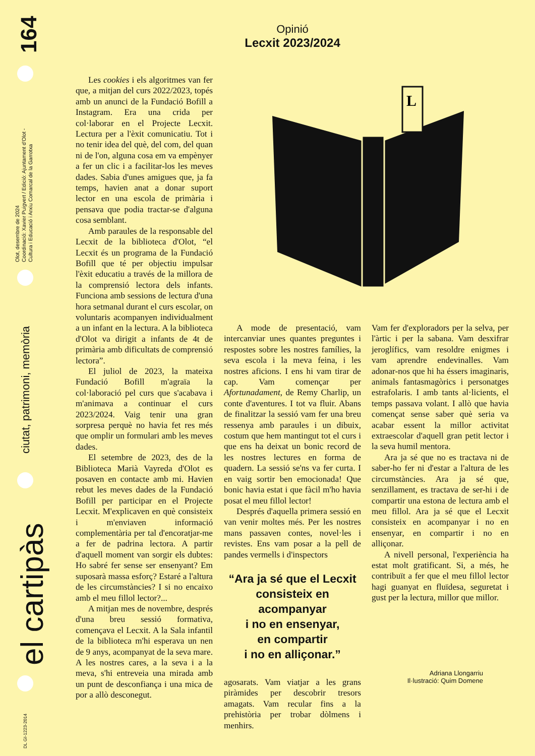164
Olot, desembre de 2024
Coordinació: Xavier Puigvert / Edició: Ajuntament d'Olot -
Cultura i Educació i Arxiu Comarcal de la Garrotxa
ciutat, patrimoni, memòria
el cartipàs
DL GI-1223-2014
Opinió
Lecxit 2023/2024
L
Les cookies i els algoritmes van fer que, a mitjan del curs 2022/2023, topés amb un anunci de la Fundació Bofill a Instagram. Era una crida per col·laborar en el Projecte Lecxit. Lectura per a l'èxit comunicatiu. Tot i no tenir idea del què, del com, del quan ni de l'on, alguna cosa em va empènyer a fer un clic i a facilitar-los les meves dades. Sabia d'unes amigues que, ja fa temps, havien anat a donar suport lector en una escola de primària i pensava que podia tractar-se d'alguna cosa semblant.
Amb paraules de la responsable del Lecxit de la biblioteca d'Olot, “el Lecxit és un programa de la Fundació Bofill que té per objectiu impulsar l'èxit educatiu a través de la millora de la comprensió lectora dels infants. Funciona amb sessions de lectura d'una hora setmanal durant el curs escolar, on voluntaris acompanyen individualment a un infant en la lectura. A la biblioteca d'Olot va dirigit a infants de 4t de primària amb dificultats de comprensió lectora”.
El juliol de 2023, la mateixa Fundació Bofill m'agraïa la col·laboració pel curs que s'acabava i m'animava a continuar el curs 2023/2024. Vaig tenir una gran sorpresa perquè no havia fet res més que omplir un formulari amb les meves dades.
El setembre de 2023, des de la Biblioteca Marià Vayreda d'Olot es posaven en contacte amb mi. Havien rebut les meves dades de la Fundació Bofill per participar en el Projecte Lecxit. M'explicaven en què consisteix i m'enviaven informació complementària per tal d'encoratjar-me a fer de padrina lectora. A partir d'aquell moment van sorgir els dubtes: Ho sabré fer sense ser ensenyant? Em suposarà massa esforç? Estaré a l'altura de les circumstàncies? I si no encaixo amb el meu fillol lector?...
A mitjan mes de novembre, després d'una breu sessió formativa, començava el Lecxit. A la Sala infantil de la biblioteca m'hi esperava un nen de 9 anys, acompanyat de la seva mare. A les nostres cares, a la seva i a la meva, s'hi entreveia una mirada amb un punt de desconfiança i una mica de por a allò desconegut.
A mode de presentació, vam intercanviar unes quantes preguntes i respostes sobre les nostres famílies, la seva escola i la meva feina, i les nostres aficions. I ens hi vam tirar de cap. Vam començar per Afortunadament, de Remy Charlip, un conte d'aventures. I tot va fluir. Abans de finalitzar la sessió vam fer una breu ressenya amb paraules i un dibuix, costum que hem mantingut tot el curs i que ens ha deixat un bonic record de les nostres lectures en forma de quadern. La sessió se'ns va fer curta. I en vaig sortir ben emocionada! Que bonic havia estat i que fàcil m'ho havia posat el meu fillol lector!
Després d'aquella primera sessió en van venir moltes més. Per les nostres mans passaven contes, novel·les i revistes. Ens vam posar a la pell de pandes vermells i d'inspectors
“Ara ja sé que el Lecxit consisteix en acompanyar
i no en ensenyar,
en compartir
i no en alliçonar.”
agosarats. Vam viatjar a les grans piràmides per descobrir tresors amagats. Vam recular fins a la prehistòria per trobar dòlmens i menhirs.
Vam fer d'exploradors per la selva, per l'àrtic i per la sabana. Vam desxifrar jeroglífics, vam resoldre enigmes i vam aprendre endevinalles. Vam adonar-nos que hi ha éssers imaginaris, animals fantasmagòrics i personatges estrafolaris. I amb tants al·licients, el temps passava volant. I allò que havia començat sense saber què seria va acabar essent la millor activitat extraescolar d'aquell gran petit lector i la seva humil mentora.
Ara ja sé que no es tractava ni de saber-ho fer ni d'estar a l'altura de les circumstàncies. Ara ja sé que, senzillament, es tractava de ser-hi i de compartir una estona de lectura amb el meu fillol. Ara ja sé que el Lecxit consisteix en acompanyar i no en ensenyar, en compartir i no en alliçonar.
A nivell personal, l'experiència ha estat molt gratificant. Si, a més, he contribuït a fer que el meu fillol lector hagi guanyat en fluïdesa, seguretat i gust per la lectura, millor que millor.
Adriana Llongarriu
Il·lustració: Quim Domene